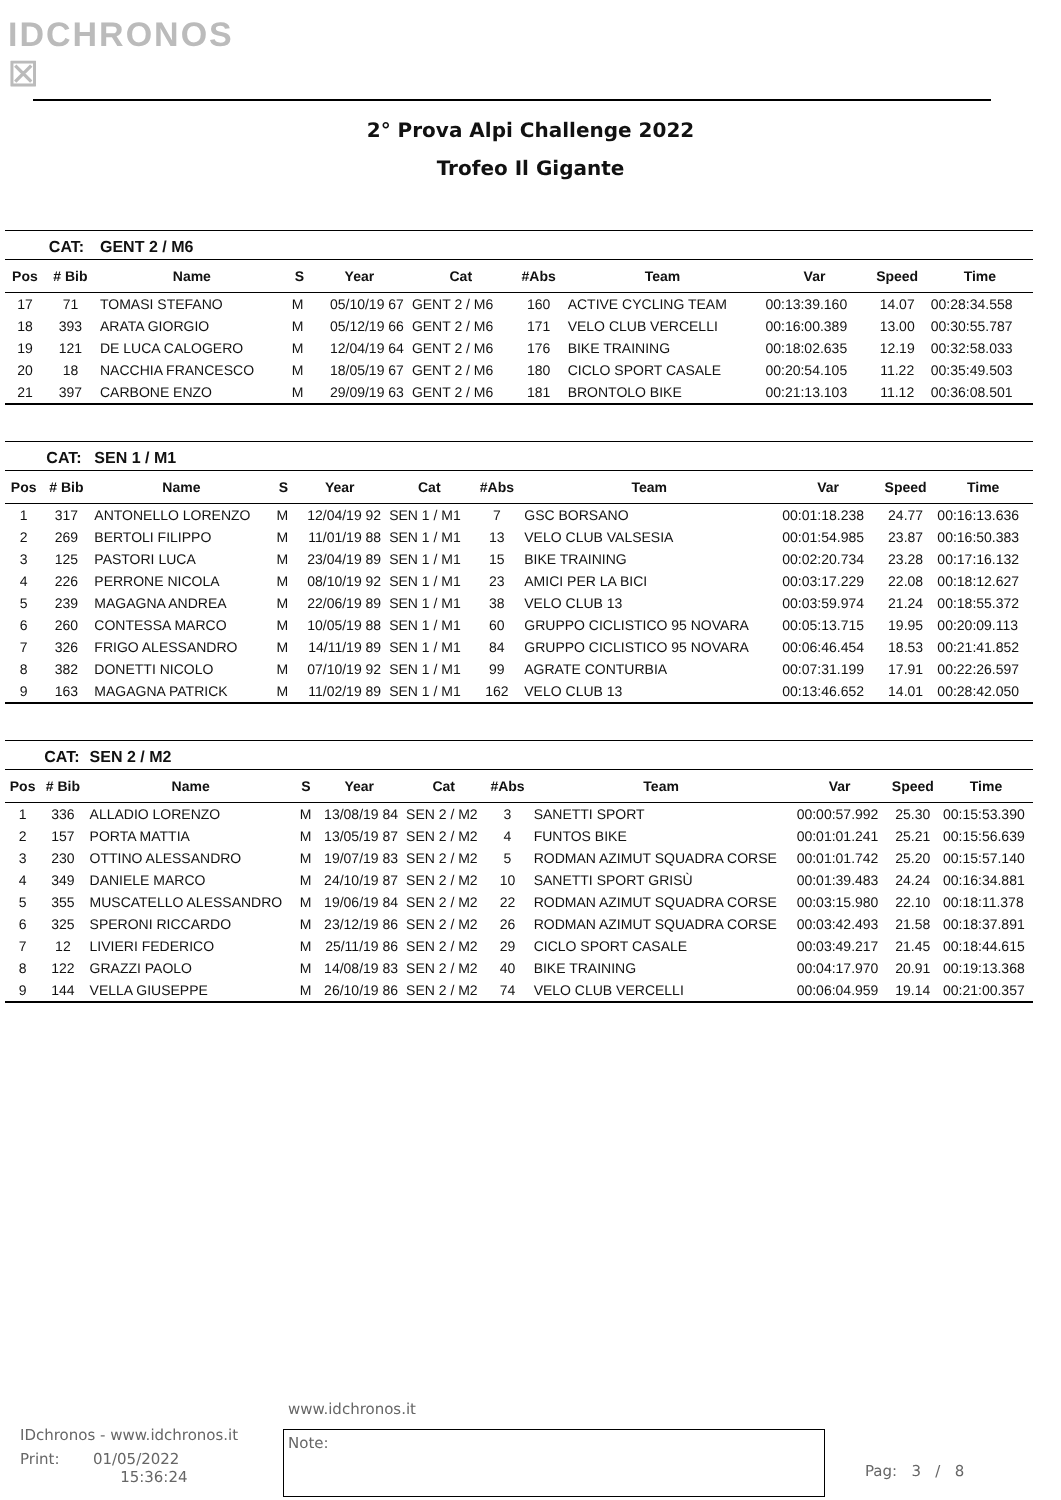IDCHRONOS ☒
2° Prova Alpi Challenge 2022
Trofeo Il Gigante
| | CAT: | GENT 2 / M6 | | | | | | | | |
| Pos | # Bib | Name | S | Year | Cat | #Abs | Team | Var | Speed | Time |
| 17 | 71 | TOMASI STEFANO | M | 05/10/19 67 | GENT 2 / M6 | 160 | ACTIVE CYCLING TEAM | 00:13:39.160 | 14.07 | 00:28:34.558 |
| 18 | 393 | ARATA GIORGIO | M | 05/12/19 66 | GENT 2 / M6 | 171 | VELO CLUB VERCELLI | 00:16:00.389 | 13.00 | 00:30:55.787 |
| 19 | 121 | DE LUCA CALOGERO | M | 12/04/19 64 | GENT 2 / M6 | 176 | BIKE TRAINING | 00:18:02.635 | 12.19 | 00:32:58.033 |
| 20 | 18 | NACCHIA FRANCESCO | M | 18/05/19 67 | GENT 2 / M6 | 180 | CICLO SPORT CASALE | 00:20:54.105 | 11.22 | 00:35:49.503 |
| 21 | 397 | CARBONE ENZO | M | 29/09/19 63 | GENT 2 / M6 | 181 | BRONTOLO BIKE | 00:21:13.103 | 11.12 | 00:36:08.501 |
| | CAT: | SEN 1 / M1 | | | | | | | | |
| Pos | # Bib | Name | S | Year | Cat | #Abs | Team | Var | Speed | Time |
| 1 | 317 | ANTONELLO LORENZO | M | 12/04/19 92 | SEN 1 / M1 | 7 | GSC BORSANO | 00:01:18.238 | 24.77 | 00:16:13.636 |
| 2 | 269 | BERTOLI FILIPPO | M | 11/01/19 88 | SEN 1 / M1 | 13 | VELO CLUB VALSESIA | 00:01:54.985 | 23.87 | 00:16:50.383 |
| 3 | 125 | PASTORI LUCA | M | 23/04/19 89 | SEN 1 / M1 | 15 | BIKE TRAINING | 00:02:20.734 | 23.28 | 00:17:16.132 |
| 4 | 226 | PERRONE NICOLA | M | 08/10/19 92 | SEN 1 / M1 | 23 | AMICI PER LA BICI | 00:03:17.229 | 22.08 | 00:18:12.627 |
| 5 | 239 | MAGAGNA ANDREA | M | 22/06/19 89 | SEN 1 / M1 | 38 | VELO CLUB 13 | 00:03:59.974 | 21.24 | 00:18:55.372 |
| 6 | 260 | CONTESSA MARCO | M | 10/05/19 88 | SEN 1 / M1 | 60 | GRUPPO CICLISTICO 95 NOVARA | 00:05:13.715 | 19.95 | 00:20:09.113 |
| 7 | 326 | FRIGO ALESSANDRO | M | 14/11/19 89 | SEN 1 / M1 | 84 | GRUPPO CICLISTICO 95 NOVARA | 00:06:46.454 | 18.53 | 00:21:41.852 |
| 8 | 382 | DONETTI NICOLO | M | 07/10/19 92 | SEN 1 / M1 | 99 | AGRATE CONTURBIA | 00:07:31.199 | 17.91 | 00:22:26.597 |
| 9 | 163 | MAGAGNA PATRICK | M | 11/02/19 89 | SEN 1 / M1 | 162 | VELO CLUB 13 | 00:13:46.652 | 14.01 | 00:28:42.050 |
| | CAT: | SEN 2 / M2 | | | | | | | | |
| Pos | # Bib | Name | S | Year | Cat | #Abs | Team | Var | Speed | Time |
| 1 | 336 | ALLADIO LORENZO | M | 13/08/19 84 | SEN 2 / M2 | 3 | SANETTI SPORT | 00:00:57.992 | 25.30 | 00:15:53.390 |
| 2 | 157 | PORTA MATTIA | M | 13/05/19 87 | SEN 2 / M2 | 4 | FUNTOS BIKE | 00:01:01.241 | 25.21 | 00:15:56.639 |
| 3 | 230 | OTTINO ALESSANDRO | M | 19/07/19 83 | SEN 2 / M2 | 5 | RODMAN AZIMUT SQUADRA CORSE | 00:01:01.742 | 25.20 | 00:15:57.140 |
| 4 | 349 | DANIELE MARCO | M | 24/10/19 87 | SEN 2 / M2 | 10 | SANETTI SPORT GRISÙ | 00:01:39.483 | 24.24 | 00:16:34.881 |
| 5 | 355 | MUSCATELLO ALESSANDRO | M | 19/06/19 84 | SEN 2 / M2 | 22 | RODMAN AZIMUT SQUADRA CORSE | 00:03:15.980 | 22.10 | 00:18:11.378 |
| 6 | 325 | SPERONI RICCARDO | M | 23/12/19 86 | SEN 2 / M2 | 26 | RODMAN AZIMUT SQUADRA CORSE | 00:03:42.493 | 21.58 | 00:18:37.891 |
| 7 | 12 | LIVIERI FEDERICO | M | 25/11/19 86 | SEN 2 / M2 | 29 | CICLO SPORT CASALE | 00:03:49.217 | 21.45 | 00:18:44.615 |
| 8 | 122 | GRAZZI PAOLO | M | 14/08/19 83 | SEN 2 / M2 | 40 | BIKE TRAINING | 00:04:17.970 | 20.91 | 00:19:13.368 |
| 9 | 144 | VELLA GIUSEPPE | M | 26/10/19 86 | SEN 2 / M2 | 74 | VELO CLUB VERCELLI | 00:06:04.959 | 19.14 | 00:21:00.357 |
www.idchronos.it
IDchronos - www.idchronos.it
Print: 01/05/2022
15:36:24
Note:
Pag: 3 / 8